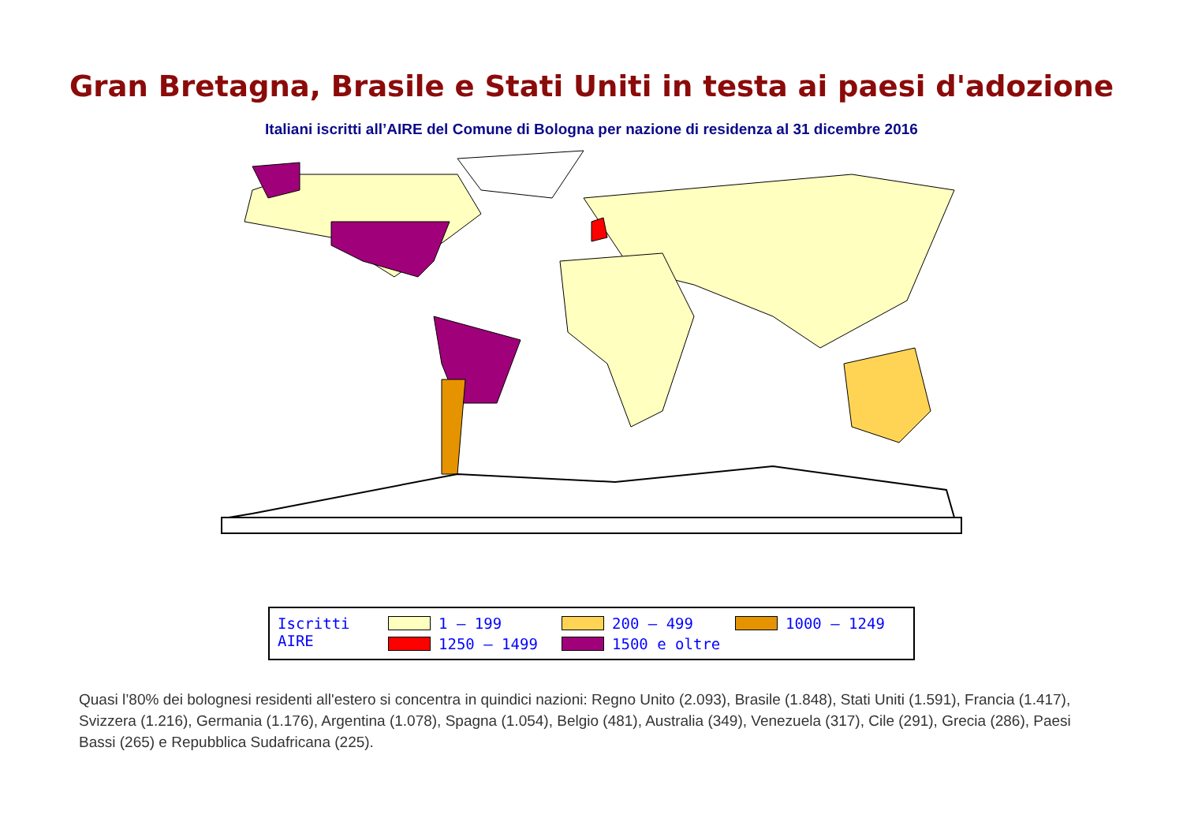Gran Bretagna, Brasile e Stati Uniti in testa ai paesi d'adozione
Italiani iscritti all’AIRE del Comune di Bologna per nazione di residenza al 31 dicembre 2016
Iscritti AIRE
1 – 199
200 – 499
1000 – 1249
1250 – 1499
1500 e oltre
Quasi l’80% dei bolognesi residenti all'estero si concentra in quindici nazioni: Regno Unito (2.093), Brasile (1.848), Stati Uniti (1.591), Francia (1.417), Svizzera (1.216), Germania (1.176), Argentina (1.078), Spagna (1.054), Belgio (481), Australia (349), Venezuela (317), Cile (291), Grecia (286), Paesi Bassi (265) e Repubblica Sudafricana (225).